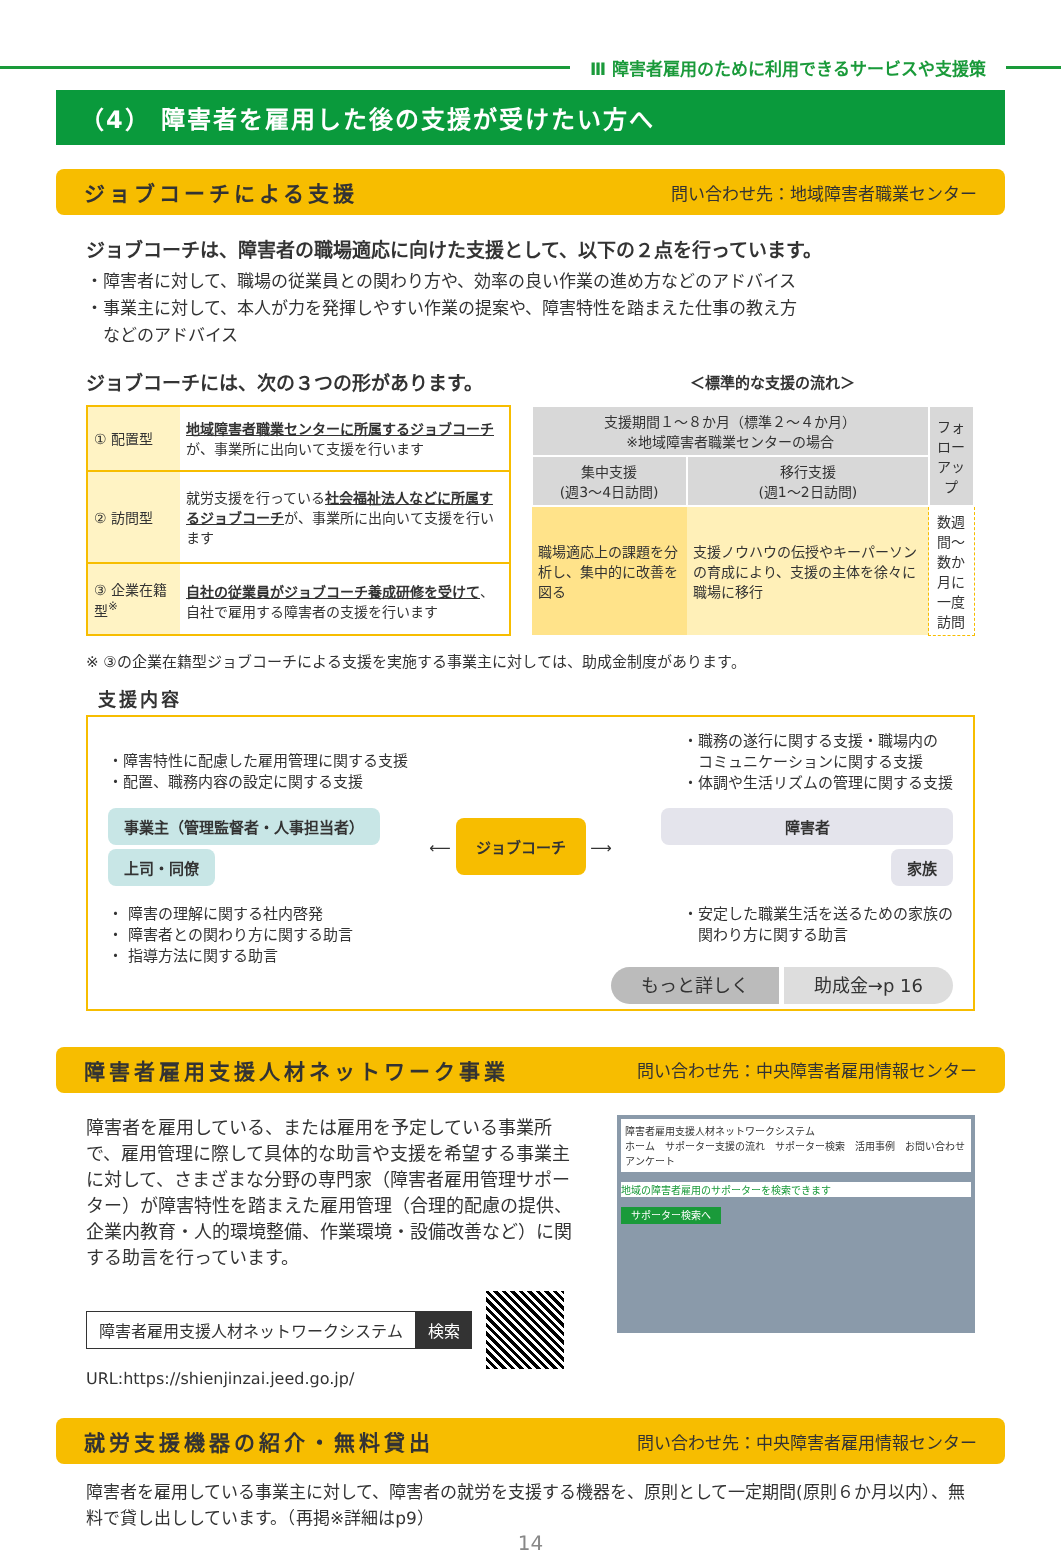Ⅲ 障害者雇用のために利用できるサービスや支援策
（4） 障害者を雇用した後の支援が受けたい方へ
ジョブコーチによる支援 問い合わせ先：地域障害者職業センター
ジョブコーチは、障害者の職場適応に向けた支援として、以下の２点を行っています。
・障害者に対して、職場の従業員との関わり方や、効率の良い作業の進め方などのアドバイス
・事業主に対して、本人が力を発揮しやすい作業の提案や、障害特性を踏まえた仕事の教え方
　などのアドバイス
ジョブコーチには、次の３つの形があります。 ＜標準的な支援の流れ＞
| ① 配置型 | 地域障害者職業センターに所属するジョブコーチ が、事業所に出向いて支援を行います |
| ② 訪問型 | 就労支援を行っている 社会福祉法人などに所属するジョブコーチ が、事業所に出向いて支援を行います |
| ③ 企業在籍型<sup>※</sup> | 自社の従業員がジョブコーチ養成研修を受けて 、自社で雇用する障害者の支援を行います |
| 支援期間１～８か月（標準２～４か月） ※地域障害者職業センターの場合 | | フォロー アップ |
| 集中支援 (週3～4日訪問) | 移行支援 (週1～2日訪問) | |
| 職場適応上の課題を分析し、集中的に改善を図る | 支援ノウハウの伝授やキーパーソンの育成により、支援の主体を徐々に職場に移行 | 数週間～ 数か月に 一度訪問 |
※ ③の企業在籍型ジョブコーチによる支援を実施する事業主に対しては、助成金制度があります。
支援内容
・障害特性に配慮した雇用管理に関する支援
・配置、職務内容の設定に関する支援
・職務の遂行に関する支援・職場内の
　コミュニケーションに関する支援
・体調や生活リズムの管理に関する支援
事業主（管理監督者・人事担当者）
上司・同僚
⟵ ジョブコーチ ⟶
障害者
家族
・ 障害の理解に関する社内啓発
・ 障害者との関わり方に関する助言
・ 指導方法に関する助言
・安定した職業生活を送るための家族の
　関わり方に関する助言
もっと詳しく 助成金→p 16
障害者雇用支援人材ネットワーク事業 問い合わせ先：中央障害者雇用情報センター
障害者を雇用している、または雇用を予定している事業所で、雇用管理に際して具体的な助言や支援を希望する事業主に対して、さまざまな分野の専門家（障害者雇用管理サポーター）が障害特性を踏まえた雇用管理（合理的配慮の提供、企業内教育・人的環境整備、作業環境・設備改善など）に関する助言を行っています。
障害者雇用支援人材ネットワークシステム 検索
URL:https://shienjinzai.jeed.go.jp/
障害者雇用支援人材ネットワークシステム
ホーム　サポーター支援の流れ　サポーター検索　活用事例　お問い合わせアンケート
地域の障害者雇用のサポーターを検索できます
サポーター検索へ
就労支援機器の紹介・無料貸出 問い合わせ先：中央障害者雇用情報センター
障害者を雇用している事業主に対して、障害者の就労を支援する機器を、原則として一定期間(原則６か月以内）、無料で貸し出ししています。（再掲※詳細はp9）
14